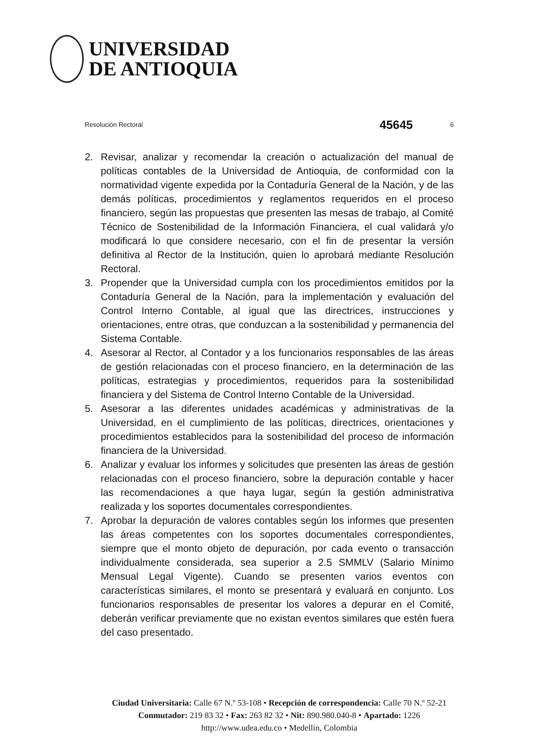UNIVERSIDAD
DE ANTIOQUIA
Resolución Rectoral 45645 6
2. Revisar, analizar y recomendar la creación o actualización del manual de políticas contables de la Universidad de Antioquia, de conformidad con la normatividad vigente expedida por la Contaduría General de la Nación, y de las demás políticas, procedimientos y reglamentos requeridos en el proceso financiero, según las propuestas que presenten las mesas de trabajo, al Comité Técnico de Sostenibilidad de la Información Financiera, el cual validará y/o modificará lo que considere necesario, con el fin de presentar la versión definitiva al Rector de la Institución, quien lo aprobará mediante Resolución Rectoral.
3. Propender que la Universidad cumpla con los procedimientos emitidos por la Contaduría General de la Nación, para la implementación y evaluación del Control Interno Contable, al igual que las directrices, instrucciones y orientaciones, entre otras, que conduzcan a la sostenibilidad y permanencia del Sistema Contable.
4. Asesorar al Rector, al Contador y a los funcionarios responsables de las áreas de gestión relacionadas con el proceso financiero, en la determinación de las políticas, estrategias y procedimientos, requeridos para la sostenibilidad financiera y del Sistema de Control Interno Contable de la Universidad.
5. Asesorar a las diferentes unidades académicas y administrativas de la Universidad, en el cumplimiento de las políticas, directrices, orientaciones y procedimientos establecidos para la sostenibilidad del proceso de información financiera de la Universidad.
6. Analizar y evaluar los informes y solicitudes que presenten las áreas de gestión relacionadas con el proceso financiero, sobre la depuración contable y hacer las recomendaciones a que haya lugar, según la gestión administrativa realizada y los soportes documentales correspondientes.
7. Aprobar la depuración de valores contables según los informes que presenten las áreas competentes con los soportes documentales correspondientes, siempre que el monto objeto de depuración, por cada evento o transacción individualmente considerada, sea superior a 2.5 SMMLV (Salario Mínimo Mensual Legal Vigente). Cuando se presenten varios eventos con características similares, el monto se presentará y evaluará en conjunto. Los funcionarios responsables de presentar los valores a depurar en el Comité, deberán verificar previamente que no existan eventos similares que estén fuera del caso presentado.
Ciudad Universitaria: Calle 67 N.º 53-108 • Recepción de correspondencia: Calle 70 N.º 52-21
Conmutador: 219 83 32 • Fax: 263 82 32 • Nit: 890.980.040-8 • Apartado: 1226
http://www.udea.edu.co • Medellín, Colombia